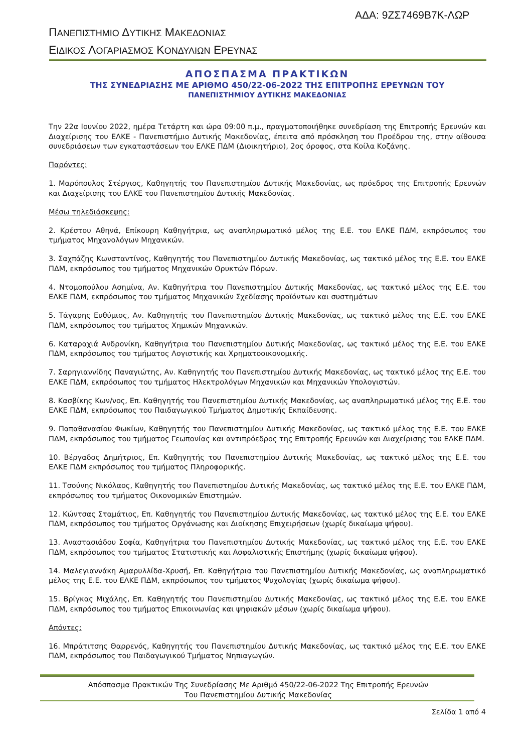ΑΔΑ: 9ΖΣ7469Β7Κ-ΛΩΡ
ΠΑΝΕΠΙΣΤΗΜΙΟ ΔΥΤΙΚΗΣ ΜΑΚΕΔΟΝΙΑΣ
ΕΙΔΙΚΟΣ ΛΟΓΑΡΙΑΣΜΟΣ ΚΟΝΔΥΛΙΩΝ ΕΡΕΥΝΑΣ
ΑΠΟΣΠΑΣΜΑ ΠΡΑΚΤΙΚΩΝ
ΤΗΣ ΣΥΝΕΔΡΙΑΣΗΣ ΜΕ ΑΡΙΘΜΟ 450/22-06-2022 ΤΗΣ ΕΠΙΤΡΟΠΗΣ ΕΡΕΥΝΩΝ ΤΟΥ
ΠΑΝΕΠΙΣΤΗΜΙΟΥ ΔΥΤΙΚΗΣ ΜΑΚΕΔΟΝΙΑΣ
Την 22α Ιουνίου 2022, ημέρα Τετάρτη και ώρα 09:00 π.μ., πραγματοποιήθηκε συνεδρίαση της Επιτροπής Ερευνών και Διαχείρισης του ΕΛΚΕ - Πανεπιστήμιο Δυτικής Μακεδονίας, έπειτα από πρόσκληση του Προέδρου της, στην αίθουσα συνεδριάσεων των εγκαταστάσεων του ΕΛΚΕ ΠΔΜ (Διοικητήριο), 2ος όροφος, στα Κοίλα Κοζάνης.
Παρόντες:
1. Μαρόπουλος Στέργιος, Καθηγητής του Πανεπιστημίου Δυτικής Μακεδονίας, ως πρόεδρος της Επιτροπής Ερευνών και Διαχείρισης του ΕΛΚΕ του Πανεπιστημίου Δυτικής Μακεδονίας.
Μέσω τηλεδιάσκεψης:
2. Κρέστου Αθηνά, Επίκουρη Καθηγήτρια, ως αναπληρωματικό μέλος της Ε.Ε. του ΕΛΚΕ ΠΔΜ, εκπρόσωπος του τμήματος Μηχανολόγων Μηχανικών.
3. Σαχπάζης Κωνσταντίνος, Καθηγητής του Πανεπιστημίου Δυτικής Μακεδονίας, ως τακτικό μέλος της Ε.Ε. του ΕΛΚΕ ΠΔΜ, εκπρόσωπος του τμήματος Μηχανικών Ορυκτών Πόρων.
4. Ντομοπούλου Ασημίνα, Αν. Καθηγήτρια του Πανεπιστημίου Δυτικής Μακεδονίας, ως τακτικό μέλος της Ε.Ε. του ΕΛΚΕ ΠΔΜ, εκπρόσωπος του τμήματος Μηχανικών Σχεδίασης προϊόντων και συστημάτων
5. Τάγαρης Ευθύμιος, Αν. Καθηγητής του Πανεπιστημίου Δυτικής Μακεδονίας, ως τακτικό μέλος της Ε.Ε. του ΕΛΚΕ ΠΔΜ, εκπρόσωπος του τμήματος Χημικών Μηχανικών.
6. Καταραχιά Ανδρονίκη, Καθηγήτρια του Πανεπιστημίου Δυτικής Μακεδονίας, ως τακτικό μέλος της Ε.Ε. του ΕΛΚΕ ΠΔΜ, εκπρόσωπος του τμήματος Λογιστικής και Χρηματοοικονομικής.
7. Σαρηγιαννίδης Παναγιώτης, Αν. Καθηγητής του Πανεπιστημίου Δυτικής Μακεδονίας, ως τακτικό μέλος της Ε.Ε. του ΕΛΚΕ ΠΔΜ, εκπρόσωπος του τμήματος Ηλεκτρολόγων Μηχανικών και Μηχανικών Υπολογιστών.
8. Κασβίκης Κων/νος, Επ. Καθηγητής του Πανεπιστημίου Δυτικής Μακεδονίας, ως αναπληρωματικό μέλος της Ε.Ε. του ΕΛΚΕ ΠΔΜ, εκπρόσωπος του Παιδαγωγικού Τμήματος Δημοτικής Εκπαίδευσης.
9. Παπαθανασίου Φωκίων, Καθηγητής του Πανεπιστημίου Δυτικής Μακεδονίας, ως τακτικό μέλος της Ε.Ε. του ΕΛΚΕ ΠΔΜ, εκπρόσωπος του τμήματος Γεωπονίας και αντιπρόεδρος της Επιτροπής Ερευνών και Διαχείρισης του ΕΛΚΕ ΠΔΜ.
10. Βέργαδος Δημήτριος, Επ. Καθηγητής του Πανεπιστημίου Δυτικής Μακεδονίας, ως τακτικό μέλος της Ε.Ε. του ΕΛΚΕ ΠΔΜ εκπρόσωπος του τμήματος Πληροφορικής.
11. Τσούνης Νικόλαος, Καθηγητής του Πανεπιστημίου Δυτικής Μακεδονίας, ως τακτικό μέλος της Ε.Ε. του ΕΛΚΕ ΠΔΜ, εκπρόσωπος του τμήματος Οικονομικών Επιστημών.
12. Κώντσας Σταμάτιος, Επ. Καθηγητής του Πανεπιστημίου Δυτικής Μακεδονίας, ως τακτικό μέλος της Ε.Ε. του ΕΛΚΕ ΠΔΜ, εκπρόσωπος του τμήματος Οργάνωσης και Διοίκησης Επιχειρήσεων (χωρίς δικαίωμα ψήφου).
13. Αναστασιάδου Σοφία, Καθηγήτρια του Πανεπιστημίου Δυτικής Μακεδονίας, ως τακτικό μέλος της Ε.Ε. του ΕΛΚΕ ΠΔΜ, εκπρόσωπος του τμήματος Στατιστικής και Ασφαλιστικής Επιστήμης (χωρίς δικαίωμα ψήφου).
14. Μαλεγιαννάκη Αμαρυλλίδα-Χρυσή, Επ. Καθηγήτρια του Πανεπιστημίου Δυτικής Μακεδονίας, ως αναπληρωματικό μέλος της Ε.Ε. του ΕΛΚΕ ΠΔΜ, εκπρόσωπος του τμήματος Ψυχολογίας (χωρίς δικαίωμα ψήφου).
15. Βρίγκας Μιχάλης, Επ. Καθηγητής του Πανεπιστημίου Δυτικής Μακεδονίας, ως τακτικό μέλος της Ε.Ε. του ΕΛΚΕ ΠΔΜ, εκπρόσωπος του τμήματος Επικοινωνίας και ψηφιακών μέσων (χωρίς δικαίωμα ψήφου).
Απόντες:
16. Μπράτιτσης Θαρρενός, Καθηγητής του Πανεπιστημίου Δυτικής Μακεδονίας, ως τακτικό μέλος της Ε.Ε. του ΕΛΚΕ ΠΔΜ, εκπρόσωπος του Παιδαγωγικού Τμήματος Νηπιαγωγών.
Απόσπασμα Πρακτικών Της Συνεδρίασης Με Αριθμό 450/22-06-2022 Της Επιτροπής Ερευνών
Του Πανεπιστημίου Δυτικής Μακεδονίας
Σελίδα 1 από 4